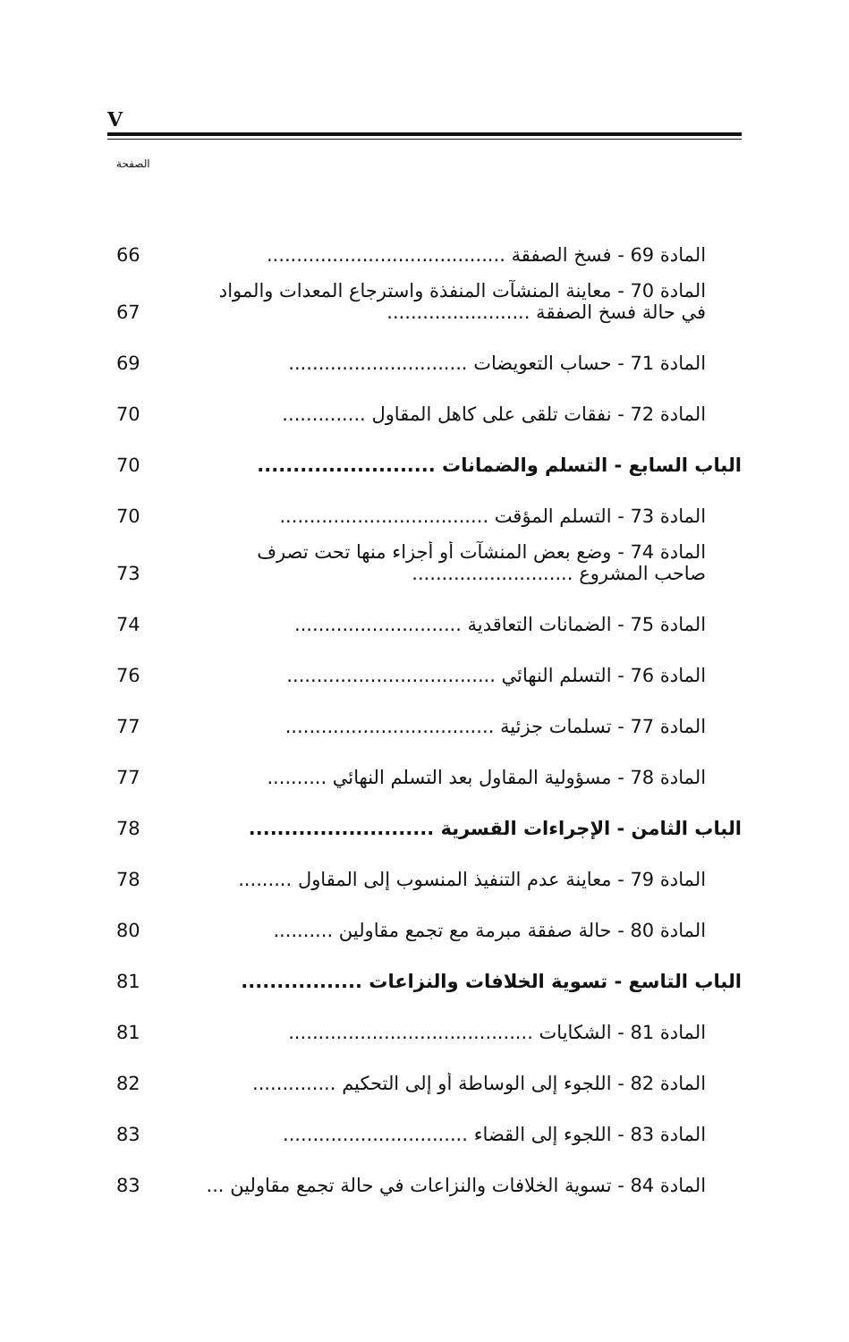V
الصفحة
المادة 69 - فسخ الصفقة ........................................
66
المادة 70 - معاينة المنشآت المنفذة واسترجاع المعدات والمواد
في حالة فسخ الصفقة ........................
67
المادة 71 - حساب التعويضات ..............................
69
المادة 72 - نفقات تلقى على كاهل المقاول ..............
70
الباب السابع - التسلم والضمانات .........................
70
المادة 73 - التسلم المؤقت ...................................
70
المادة 74 - وضع بعض المنشآت أو أجزاء منها تحت تصرف
صاحب المشروع ...........................
73
المادة 75 - الضمانات التعاقدية ............................
74
المادة 76 - التسلم النهائي ...................................
76
المادة 77 - تسلمات جزئية ...................................
77
المادة 78 - مسؤولية المقاول بعد التسلم النهائي ..........
77
الباب الثامن - الإجراءات القسرية ..........................
78
المادة 79 - معاينة عدم التنفيذ المنسوب إلى المقاول .........
78
المادة 80 - حالة صفقة مبرمة مع تجمع مقاولين ..........
80
الباب التاسع - تسوية الخلافات والنزاعات .................
81
المادة 81 - الشكايات .........................................
81
المادة 82 - اللجوء إلى الوساطة أو إلى التحكيم ..............
82
المادة 83 - اللجوء إلى القضاء ...............................
83
المادة 84 - تسوية الخلافات والنزاعات في حالة تجمع مقاولين ...
83